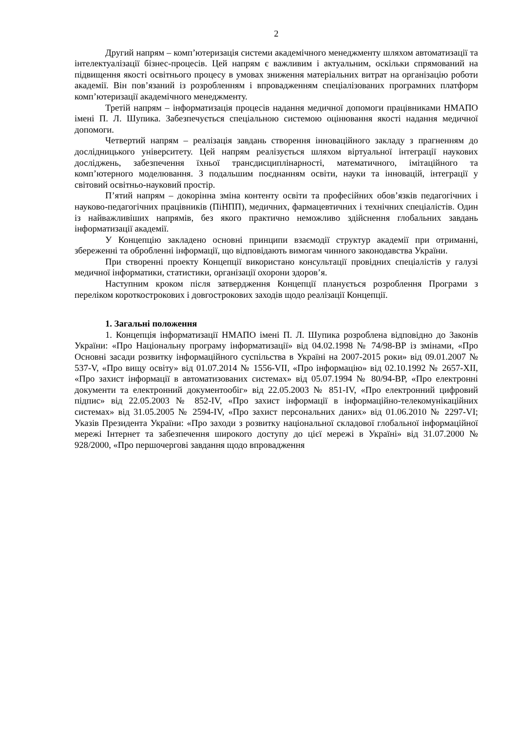2
Другий напрям – комп’ютеризація системи академічного менеджменту шляхом автоматизації та інтелектуалізації бізнес-процесів. Цей напрям є важливим і актуальним, оскільки спрямований на підвищення якості освітнього процесу в умовах зниження матеріальних витрат на організацію роботи академії. Він пов’язаний із розробленням і впровадженням спеціалізованих програмних платформ комп’ютеризації академічного менеджменту.
Третій напрям – інформатизація процесів надання медичної допомоги працівниками НМАПО імені П. Л. Шупика. Забезпечується спеціальною системою оцінювання якості надання медичної допомоги.
Четвертий напрям – реалізація завдань створення інноваційного закладу з прагненням до дослідницького університету. Цей напрям реалізується шляхом віртуальної інтеграції наукових досліджень, забезпечення їхньої трансдисциплінарності, математичного, імітаційного та комп’ютерного моделювання. З подальшим поєднанням освіти, науки та інновацій, інтеграції у світовий освітньо-науковий простір.
П’ятий напрям – докорінна зміна контенту освіти та професійних обов’язків педагогічних і науково-педагогічних працівників (ПіНПП), медичних, фармацевтичних і технічних спеціалістів. Один із найважливіших напрямів, без якого практично неможливо здійснення глобальних завдань інформатизації академії.
У Концепцію закладено основні принципи взаємодії структур академії при отриманні, збереженні та обробленні інформації, що відповідають вимогам чинного законодавства України.
При створенні проекту Концепції використано консультації провідних спеціалістів у галузі медичної інформатики, статистики, організації охорони здоров’я.
Наступним кроком після затвердження Концепції планується розроблення Програми з переліком короткострокових і довгострокових заходів щодо реалізації Концепції.
1. Загальні положення
1. Концепція інформатизації НМАПО імені П. Л. Шупика розроблена відповідно до Законів України: «Про Національну програму інформатизації» від 04.02.1998 № 74/98-ВР із змінами, «Про Основні засади розвитку інформаційного суспільства в Україні на 2007-2015 роки» від 09.01.2007 № 537-V, «Про вищу освіту» від 01.07.2014 № 1556-VII, «Про інформацію» від 02.10.1992 № 2657-XII, «Про захист інформації в автоматизованих системах» від 05.07.1994 № 80/94-ВР, «Про електронні документи та електронний документообіг» від 22.05.2003 № 851-IV, «Про електронний цифровий підпис» від 22.05.2003 № 852-IV, «Про захист інформації в інформаційно-телекомунікаційних системах» від 31.05.2005 № 2594-IV, «Про захист персональних даних» від 01.06.2010 № 2297-VI; Указів Президента України: «Про заходи з розвитку національної складової глобальної інформаційної мережі Інтернет та забезпечення широкого доступу до цієї мережі в Україні» від 31.07.2000 № 928/2000, «Про першочергові завдання щодо впровадження